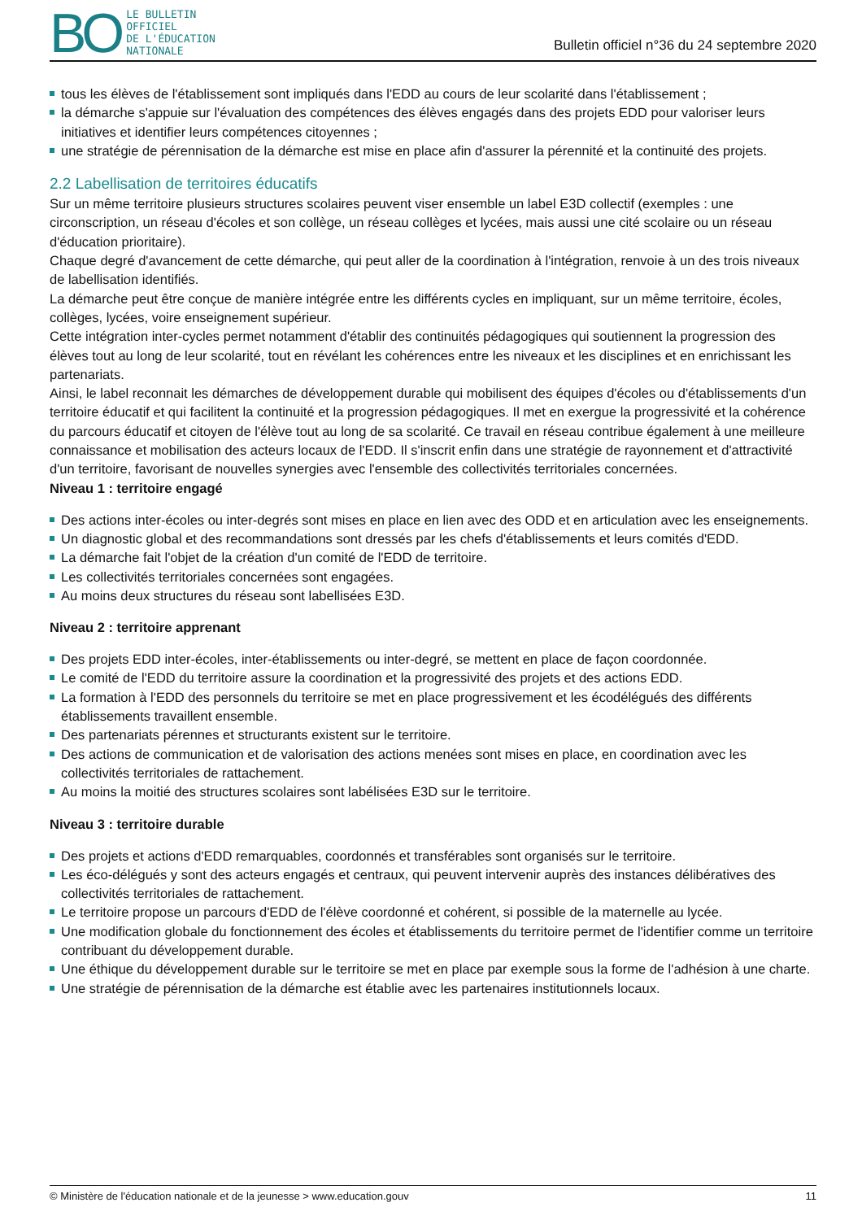BO
LE BULLETIN
OFFICIEL
DE L'ÉDUCATION
NATIONALE
Bulletin officiel n°36 du 24 septembre 2020
tous les élèves de l'établissement sont impliqués dans l'EDD au cours de leur scolarité dans l'établissement ;
la démarche s'appuie sur l'évaluation des compétences des élèves engagés dans des projets EDD pour valoriser leurs initiatives et identifier leurs compétences citoyennes ;
une stratégie de pérennisation de la démarche est mise en place afin d'assurer la pérennité et la continuité des projets.
2.2 Labellisation de territoires éducatifs
Sur un même territoire plusieurs structures scolaires peuvent viser ensemble un label E3D collectif (exemples : une circonscription, un réseau d'écoles et son collège, un réseau collèges et lycées, mais aussi une cité scolaire ou un réseau d'éducation prioritaire).
Chaque degré d'avancement de cette démarche, qui peut aller de la coordination à l'intégration, renvoie à un des trois niveaux de labellisation identifiés.
La démarche peut être conçue de manière intégrée entre les différents cycles en impliquant, sur un même territoire, écoles, collèges, lycées, voire enseignement supérieur.
Cette intégration inter-cycles permet notamment d'établir des continuités pédagogiques qui soutiennent la progression des élèves tout au long de leur scolarité, tout en révélant les cohérences entre les niveaux et les disciplines et en enrichissant les partenariats.
Ainsi, le label reconnait les démarches de développement durable qui mobilisent des équipes d'écoles ou d'établissements d'un territoire éducatif et qui facilitent la continuité et la progression pédagogiques. Il met en exergue la progressivité et la cohérence du parcours éducatif et citoyen de l'élève tout au long de sa scolarité. Ce travail en réseau contribue également à une meilleure connaissance et mobilisation des acteurs locaux de l'EDD. Il s'inscrit enfin dans une stratégie de rayonnement et d'attractivité d'un territoire, favorisant de nouvelles synergies avec l'ensemble des collectivités territoriales concernées.
Niveau 1 : territoire engagé
Des actions inter-écoles ou inter-degrés sont mises en place en lien avec des ODD et en articulation avec les enseignements.
Un diagnostic global et des recommandations sont dressés par les chefs d'établissements et leurs comités d'EDD.
La démarche fait l'objet de la création d'un comité de l'EDD de territoire.
Les collectivités territoriales concernées sont engagées.
Au moins deux structures du réseau sont labellisées E3D.
Niveau 2 : territoire apprenant
Des projets EDD inter-écoles, inter-établissements ou inter-degré, se mettent en place de façon coordonnée.
Le comité de l'EDD du territoire assure la coordination et la progressivité des projets et des actions EDD.
La formation à l'EDD des personnels du territoire se met en place progressivement et les écodélégués des différents établissements travaillent ensemble.
Des partenariats pérennes et structurants existent sur le territoire.
Des actions de communication et de valorisation des actions menées sont mises en place, en coordination avec les collectivités territoriales de rattachement.
Au moins la moitié des structures scolaires sont labélisées E3D sur le territoire.
Niveau 3 : territoire durable
Des projets et actions d'EDD remarquables, coordonnés et transférables sont organisés sur le territoire.
Les éco-délégués y sont des acteurs engagés et centraux, qui peuvent intervenir auprès des instances délibératives des collectivités territoriales de rattachement.
Le territoire propose un parcours d'EDD de l'élève coordonné et cohérent, si possible de la maternelle au lycée.
Une modification globale du fonctionnement des écoles et établissements du territoire permet de l'identifier comme un territoire contribuant du développement durable.
Une éthique du développement durable sur le territoire se met en place par exemple sous la forme de l'adhésion à une charte.
Une stratégie de pérennisation de la démarche est établie avec les partenaires institutionnels locaux.
© Ministère de l'éducation nationale et de la jeunesse > www.education.gouv 11